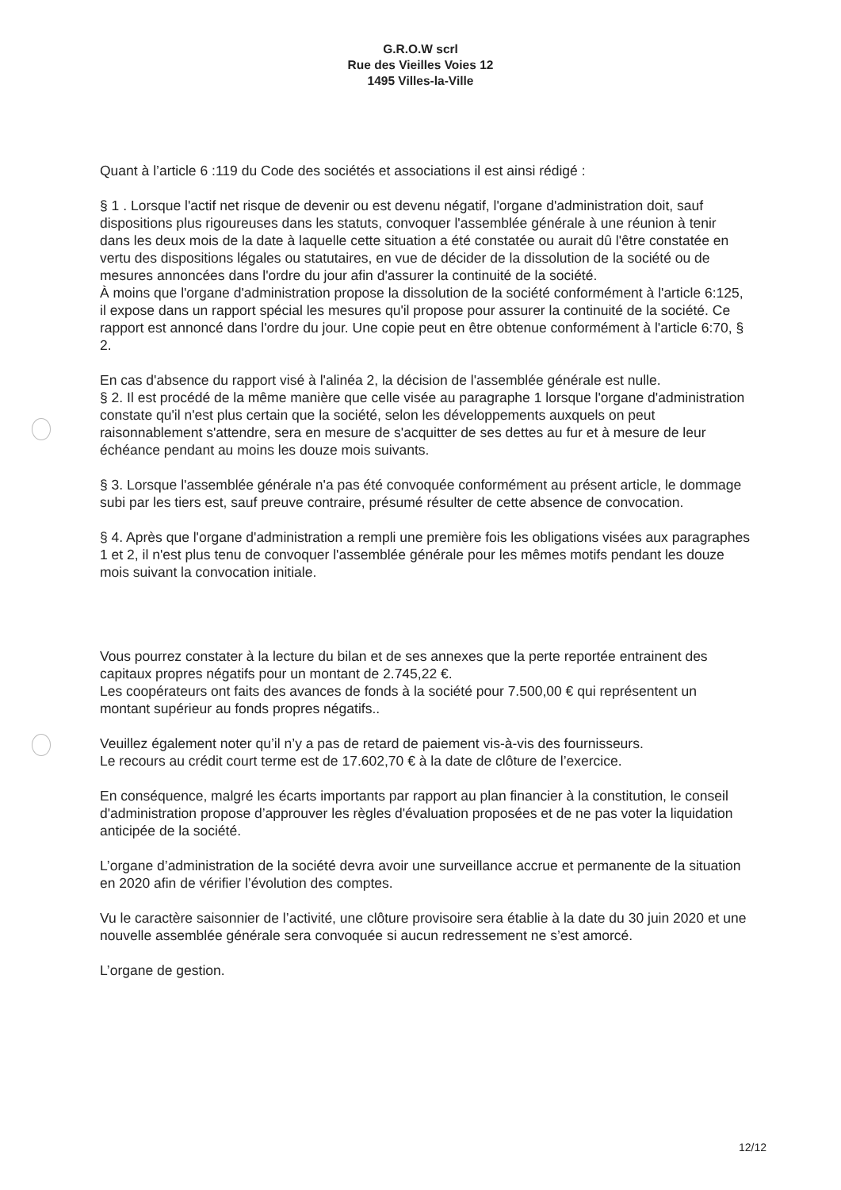G.R.O.W scrl
Rue des Vieilles Voies 12
1495 Villes-la-Ville
Quant à l’article 6 :119 du Code des sociétés et associations il est ainsi rédigé :
§ 1 . Lorsque l'actif net risque de devenir ou est devenu négatif, l'organe d'administration doit, sauf dispositions plus rigoureuses dans les statuts, convoquer l'assemblée générale à une réunion à tenir dans les deux mois de la date à laquelle cette situation a été constatée ou aurait dû l'être constatée en vertu des dispositions légales ou statutaires, en vue de décider de la dissolution de la société ou de mesures annoncées dans l'ordre du jour afin d'assurer la continuité de la société.
À moins que l'organe d'administration propose la dissolution de la société conformément à l'article 6:125, il expose dans un rapport spécial les mesures qu'il propose pour assurer la continuité de la société. Ce rapport est annoncé dans l'ordre du jour. Une copie peut en être obtenue conformément à l'article 6:70, § 2.
En cas d'absence du rapport visé à l'alinéa 2, la décision de l'assemblée générale est nulle.
§ 2. Il est procédé de la même manière que celle visée au paragraphe 1 lorsque l'organe d'administration constate qu'il n'est plus certain que la société, selon les développements auxquels on peut raisonnablement s'attendre, sera en mesure de s'acquitter de ses dettes au fur et à mesure de leur échéance pendant au moins les douze mois suivants.
§ 3. Lorsque l'assemblée générale n'a pas été convoquée conformément au présent article, le dommage subi par les tiers est, sauf preuve contraire, présumé résulter de cette absence de convocation.
§ 4. Après que l'organe d'administration a rempli une première fois les obligations visées aux paragraphes 1 et 2, il n'est plus tenu de convoquer l'assemblée générale pour les mêmes motifs pendant les douze mois suivant la convocation initiale.
Vous pourrez constater à la lecture du bilan et de ses annexes que la perte reportée entrainent des capitaux propres négatifs pour un montant de 2.745,22 €.
Les coopérateurs ont faits des avances de fonds à la société pour 7.500,00 € qui représentent un montant supérieur au fonds propres négatifs..
Veuillez également noter qu’il n’y a pas de retard de paiement vis-à-vis des fournisseurs.
Le recours au crédit court terme est de 17.602,70 € à la date de clôture de l’exercice.
En conséquence, malgré les écarts importants par rapport au plan financier à la constitution, le conseil d'administration propose d’approuver les règles d'évaluation proposées et de ne pas voter la liquidation anticipée de la société.
L’organe d’administration de la société devra avoir une surveillance accrue et permanente de la situation en 2020 afin de vérifier l’évolution des comptes.
Vu le caractère saisonnier de l’activité, une clôture provisoire sera établie à la date du 30 juin 2020 et une nouvelle assemblée générale sera convoquée si aucun redressement ne s’est amorcé.
L’organe de gestion.
12/12